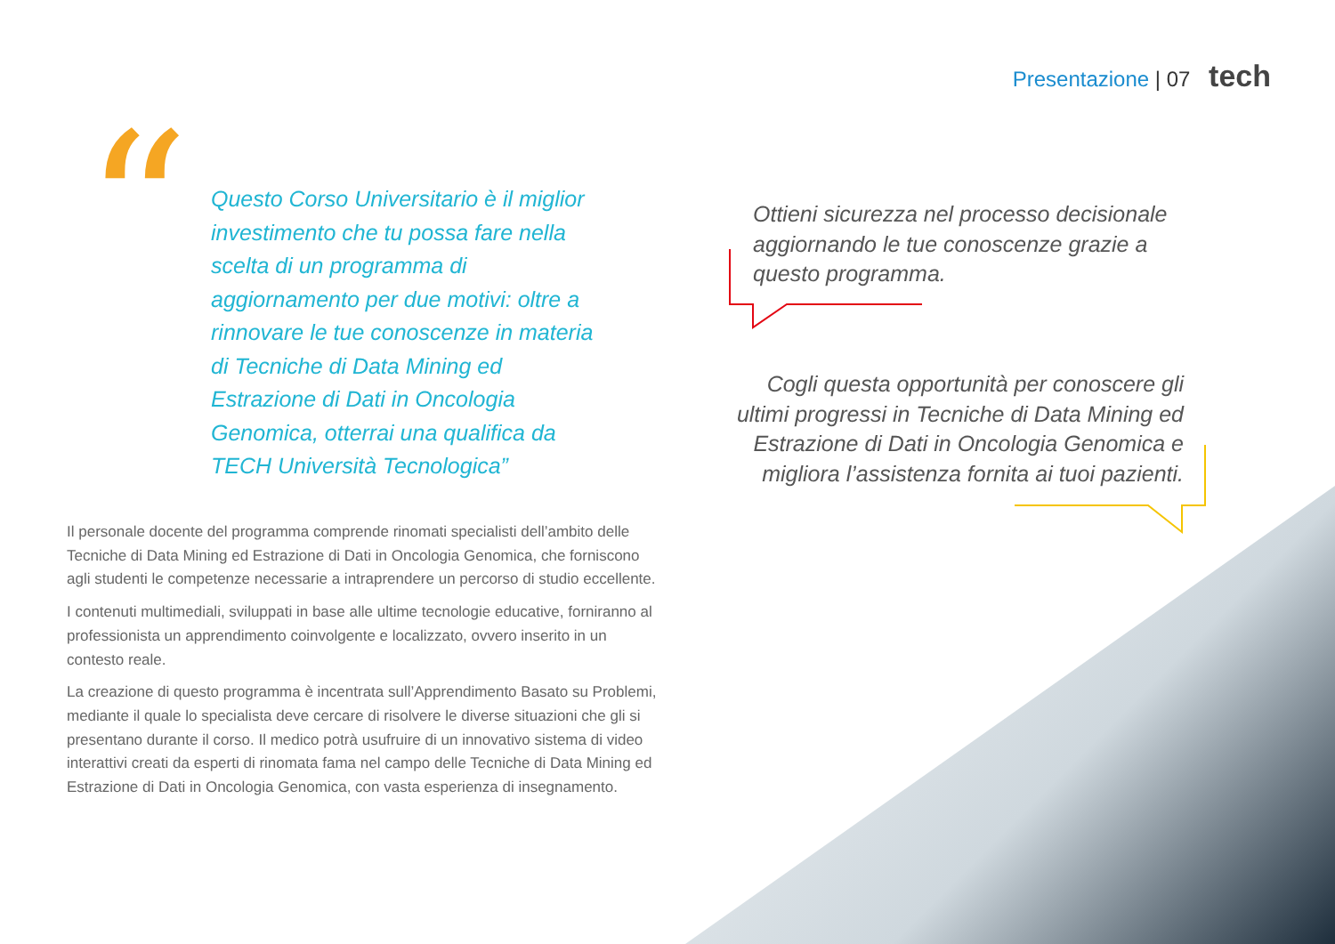Presentazione | 07 tech
“
Questo Corso Universitario è il miglior investimento che tu possa fare nella scelta di un programma di aggiornamento per due motivi: oltre a rinnovare le tue conoscenze in materia di Tecniche di Data Mining ed Estrazione di Dati in Oncologia Genomica, otterrai una qualifica da TECH Università Tecnologica”
Il personale docente del programma comprende rinomati specialisti dell’ambito delle Tecniche di Data Mining ed Estrazione di Dati in Oncologia Genomica, che forniscono agli studenti le competenze necessarie a intraprendere un percorso di studio eccellente.
I contenuti multimediali, sviluppati in base alle ultime tecnologie educative, forniranno al professionista un apprendimento coinvolgente e localizzato, ovvero inserito in un contesto reale.
La creazione di questo programma è incentrata sull’Apprendimento Basato su Problemi, mediante il quale lo specialista deve cercare di risolvere le diverse situazioni che gli si presentano durante il corso. Il medico potrà usufruire di un innovativo sistema di video interattivi creati da esperti di rinomata fama nel campo delle Tecniche di Data Mining ed Estrazione di Dati in Oncologia Genomica, con vasta esperienza di insegnamento.
Ottieni sicurezza nel processo decisionale aggiornando le tue conoscenze grazie a questo programma.
Cogli questa opportunità per conoscere gli ultimi progressi in Tecniche di Data Mining ed Estrazione di Dati in Oncologia Genomica e migliora l’assistenza fornita ai tuoi pazienti.